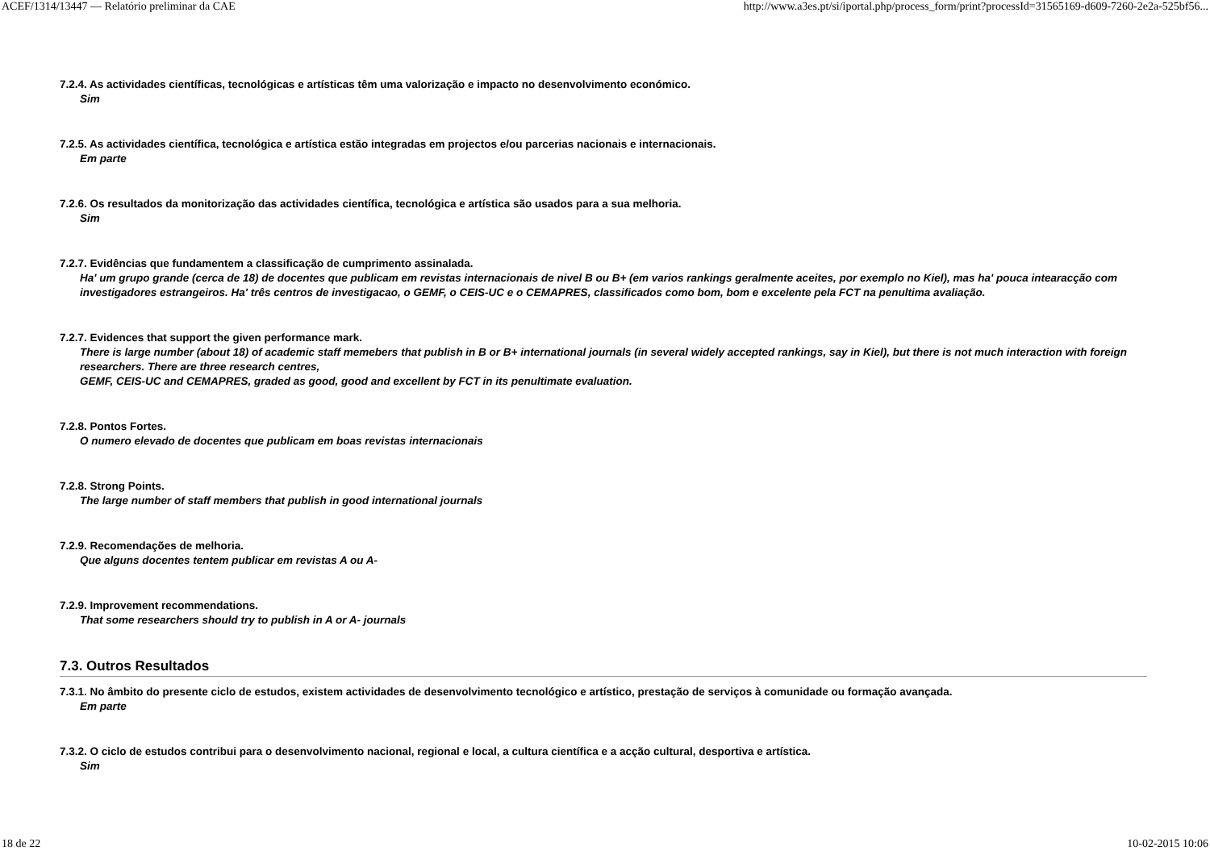ACEF/1314/13447 — Relatório preliminar da CAE http://www.a3es.pt/si/iportal.php/process_form/print?processId=31565169-d609-7260-2e2a-525bf56...
7.2.4. As actividades científicas, tecnológicas e artísticas têm uma valorização e impacto no desenvolvimento económico.
Sim
7.2.5. As actividades científica, tecnológica e artística estão integradas em projectos e/ou parcerias nacionais e internacionais.
Em parte
7.2.6. Os resultados da monitorização das actividades científica, tecnológica e artística são usados para a sua melhoria.
Sim
7.2.7. Evidências que fundamentem a classificação de cumprimento assinalada.
Ha' um grupo grande (cerca de 18) de docentes que publicam em revistas internacionais de nivel B ou B+ (em varios rankings geralmente aceites, por exemplo no Kiel), mas ha' pouca intearacção com investigadores estrangeiros. Ha' três centros de investigacao, o GEMF, o CEIS-UC e o CEMAPRES, classificados como bom, bom e excelente pela FCT na penultima avaliação.
7.2.7. Evidences that support the given performance mark.
There is large number (about 18) of academic staff memebers that publish in B or B+ international journals (in several widely accepted rankings, say in Kiel), but there is not much interaction with foreign researchers. There are three research centres,
GEMF, CEIS-UC and CEMAPRES, graded as good, good and excellent by FCT in its penultimate evaluation.
7.2.8. Pontos Fortes.
O numero elevado de docentes que publicam em boas revistas internacionais
7.2.8. Strong Points.
The large number of staff members that publish in good international journals
7.2.9. Recomendações de melhoria.
Que alguns docentes tentem publicar em revistas A ou A-
7.2.9. Improvement recommendations.
That some researchers should try to publish in A or A- journals
7.3. Outros Resultados
7.3.1. No âmbito do presente ciclo de estudos, existem actividades de desenvolvimento tecnológico e artístico, prestação de serviços à comunidade ou formação avançada.
Em parte
7.3.2. O ciclo de estudos contribui para o desenvolvimento nacional, regional e local, a cultura científica e a acção cultural, desportiva e artística.
Sim
18 de 22 10-02-2015 10:06